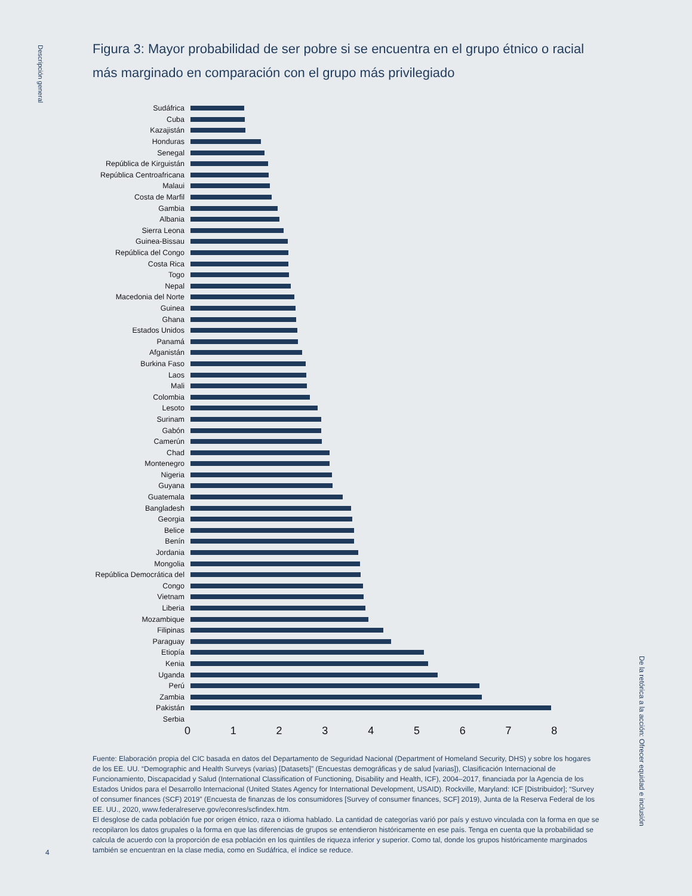Descripción general
Figura 3: Mayor probabilidad de ser pobre si se encuentra en el grupo étnico o racial más marginado en comparación con el grupo más privilegiado
Sudáfrica
Cuba
Kazajistán
Honduras
Senegal
República de Kirguistán
República Centroafricana
Malaui
Costa de Marfil
Gambia
Albania
Sierra Leona
Guinea-Bissau
República del Congo
Costa Rica
Togo
Nepal
Macedonia del Norte
Guinea
Ghana
Estados Unidos
Panamá
Afganistán
Burkina Faso
Laos
Mali
Colombia
Lesoto
Surinam
Gabón
Camerún
Chad
Montenegro
Nigeria
Guyana
Guatemala
Bangladesh
Georgia
Belice
Benín
Jordania
Mongolia
República Democrática del
Congo
Vietnam
Liberia
Mozambique
Filipinas
Paraguay
Etiopía
Kenia
Uganda
Perú
Zambia
Pakistán
Serbia
0 1 2 3 4 5 6 7 8
Fuente: Elaboración propia del CIC basada en datos del Departamento de Seguridad Nacional (Department of Homeland Security, DHS) y sobre los hogares de los EE. UU. “Demographic and Health Surveys (varias) [Datasets]” (Encuestas demográficas y de salud [varias]), Clasificación Internacional de Funcionamiento, Discapacidad y Salud (International Classification of Functioning, Disability and Health, ICF), 2004–2017, financiada por la Agencia de los Estados Unidos para el Desarrollo Internacional (United States Agency for International Development, USAID). Rockville, Maryland: ICF [Distribuidor]; “Survey of consumer finances (SCF) 2019” (Encuesta de finanzas de los consumidores [Survey of consumer finances, SCF] 2019), Junta de la Reserva Federal de los EE. UU., 2020, www.federalreserve.gov/econres/scfindex.htm.
El desglose de cada población fue por origen étnico, raza o idioma hablado. La cantidad de categorías varió por país y estuvo vinculada con la forma en que se recopilaron los datos grupales o la forma en que las diferencias de grupos se entendieron históricamente en ese país. Tenga en cuenta que la probabilidad se calcula de acuerdo con la proporción de esa población en los quintiles de riqueza inferior y superior. Como tal, donde los grupos históricamente marginados también se encuentran en la clase media, como en Sudáfrica, el índice se reduce.
4
De la retórica a la acción: Ofrecer equidad e inclusión